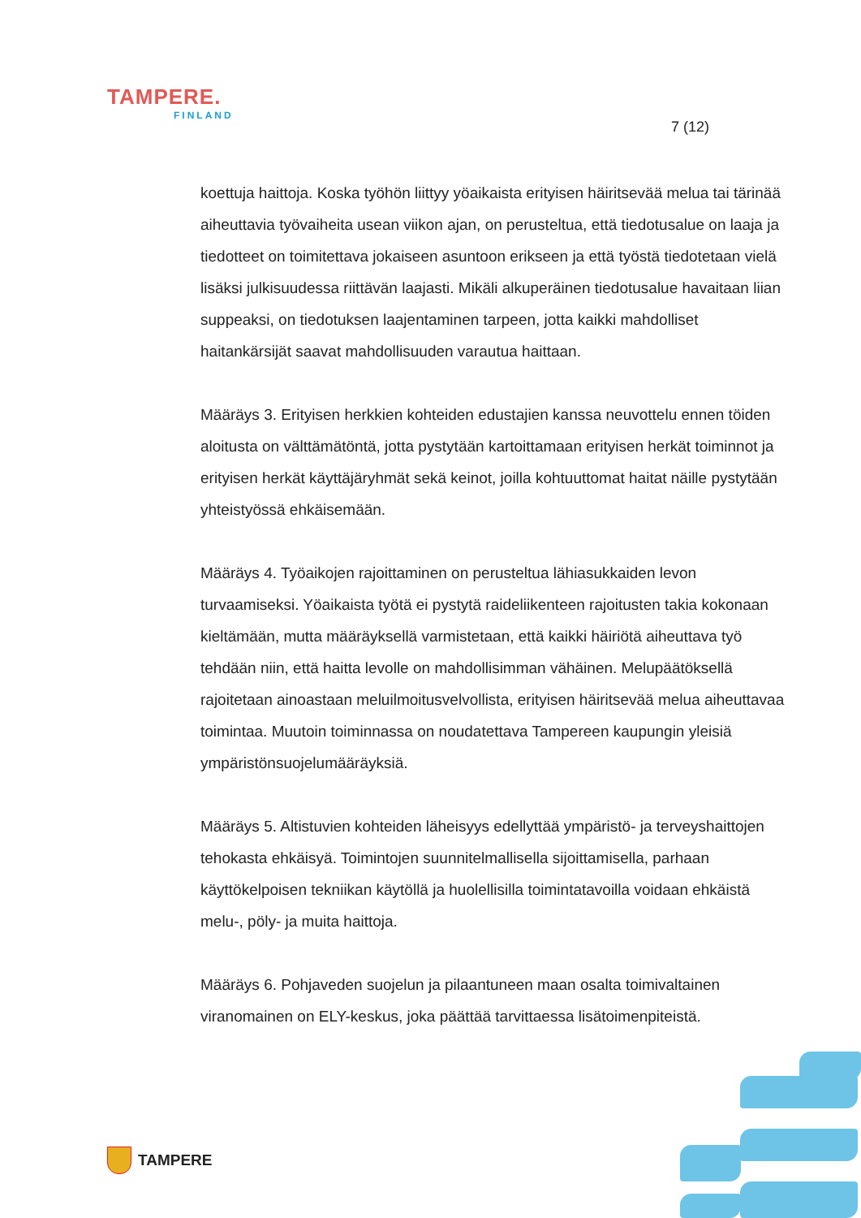TAMPERE.
FINLAND
7 (12)
koettuja haittoja. Koska työhön liittyy yöaikaista erityisen häiritsevää melua tai tärinää aiheuttavia työvaiheita usean viikon ajan, on perusteltua, että tiedotusalue on laaja ja tiedotteet on toimitettava jokaiseen asuntoon erikseen ja että työstä tiedotetaan vielä lisäksi julkisuudessa riittävän laajasti. Mikäli alkuperäinen tiedotusalue havaitaan liian suppeaksi, on tiedotuksen laajentaminen tarpeen, jotta kaikki mahdolliset haitankärsijät saavat mahdollisuuden varautua haittaan.
Määräys 3. Erityisen herkkien kohteiden edustajien kanssa neuvottelu ennen töiden aloitusta on välttämätöntä, jotta pystytään kartoittamaan erityisen herkät toiminnot ja erityisen herkät käyttäjäryhmät sekä keinot, joilla kohtuuttomat haitat näille pystytään yhteistyössä ehkäisemään.
Määräys 4. Työaikojen rajoittaminen on perusteltua lähiasukkaiden levon turvaamiseksi. Yöaikaista työtä ei pystytä raideliikenteen rajoitusten takia kokonaan kieltämään, mutta määräyksellä varmistetaan, että kaikki häiriötä aiheuttava työ tehdään niin, että haitta levolle on mahdollisimman vähäinen. Melupäätöksellä rajoitetaan ainoastaan meluilmoitusvelvollista, erityisen häiritsevää melua aiheuttavaa toimintaa. Muutoin toiminnassa on noudatettava Tampereen kaupungin yleisiä ympäristönsuojelumääräyksiä.
Määräys 5. Altistuvien kohteiden läheisyys edellyttää ympäristö- ja terveyshaittojen tehokasta ehkäisyä. Toimintojen suunnitelmallisella sijoittamisella, parhaan käyttökelpoisen tekniikan käytöllä ja huolellisilla toimintatavoilla voidaan ehkäistä melu-, pöly- ja muita haittoja.
Määräys 6. Pohjaveden suojelun ja pilaantuneen maan osalta toimivaltainen viranomainen on ELY-keskus, joka päättää tarvittaessa lisätoimenpiteistä.
TAMPERE